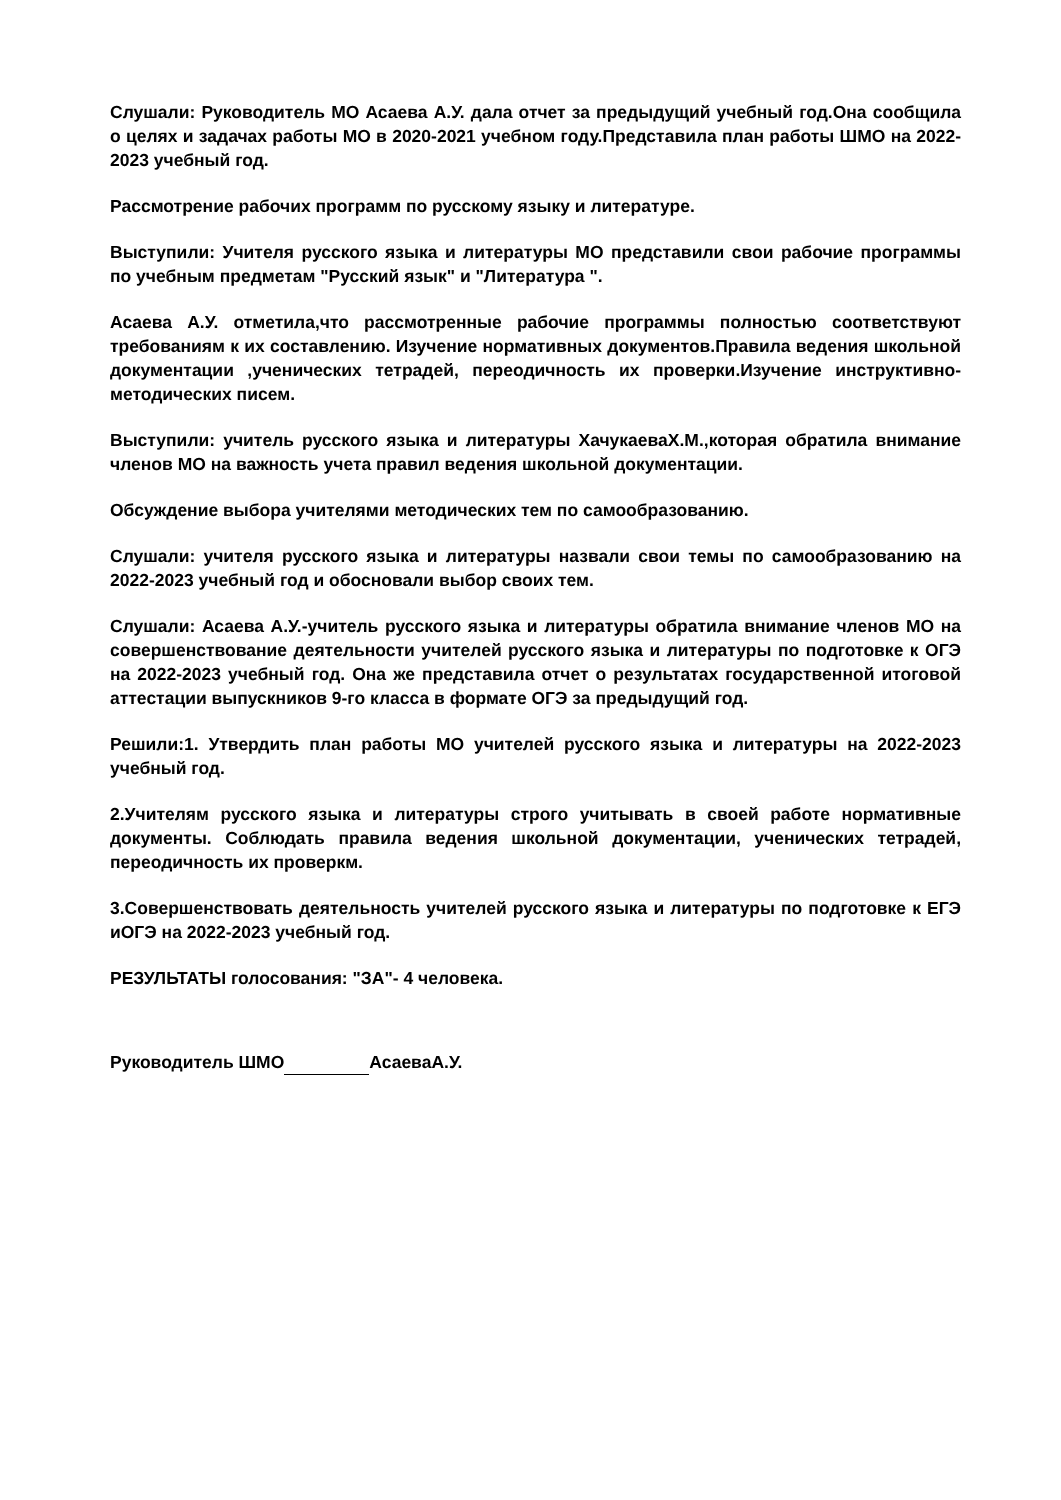Слушали: Руководитель МО Асаева А.У. дала отчет за предыдущий учебный год.Она сообщила о целях и задачах работы МО в 2020-2021 учебном году.Представила план работы ШМО на 2022-2023 учебный год.
Рассмотрение рабочих программ по русскому языку и литературе.
Выступили: Учителя русского языка и литературы МО представили свои рабочие программы по учебным предметам "Русский язык" и "Литература ".
Асаева А.У. отметила,что рассмотренные рабочие программы полностью соответствуют требованиям к их составлению. Изучение нормативных документов.Правила ведения школьной документации ,ученических тетрадей, переодичность их проверки.Изучение инструктивно-методических писем.
Выступили: учитель русского языка и литературы ХачукаеваХ.М.,которая обратила внимание членов МО на важность учета правил ведения школьной документации.
Обсуждение выбора учителями методических тем по самообразованию.
Слушали: учителя русского языка и литературы назвали свои темы по самообразованию на 2022-2023 учебный год и обосновали выбор своих тем.
Слушали: Асаева А.У.-учитель русского языка и литературы обратила внимание членов МО на совершенствование деятельности учителей русского языка и литературы по подготовке к ОГЭ на 2022-2023 учебный год. Она же представила отчет о результатах государственной итоговой аттестации выпускников 9-го класса в формате ОГЭ за предыдущий год.
Решили:1. Утвердить план работы МО учителей русского языка и литературы на 2022-2023 учебный год.
2.Учителям русского языка и литературы строго учитывать в своей работе нормативные документы. Соблюдать правила ведения школьной документации, ученических тетрадей, переодичность их проверкм.
3.Совершенствовать деятельность учителей русского языка и литературы по подготовке к ЕГЭ иОГЭ на 2022-2023 учебный год.
РЕЗУЛЬТАТЫ голосования: "ЗА"- 4 человека.
Руководитель ШМО АсаеваА.У.